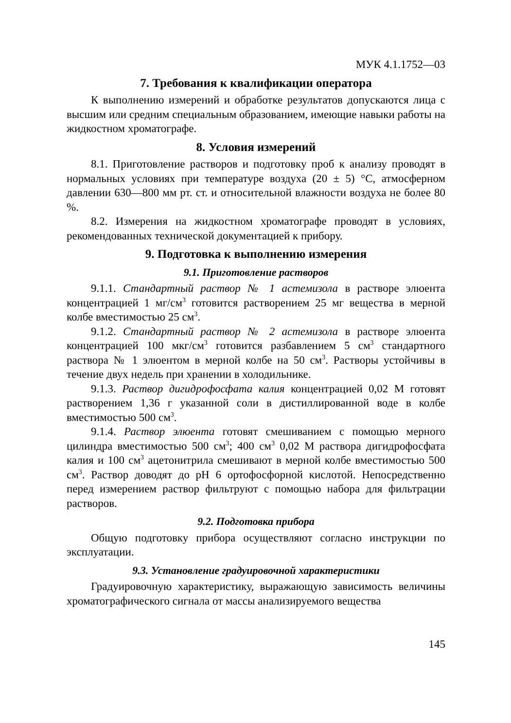МУК 4.1.1752—03
7. Требования к квалификации оператора
К выполнению измерений и обработке результатов допускаются лица с высшим или средним специальным образованием, имеющие навыки работы на жидкостном хроматографе.
8. Условия измерений
8.1. Приготовление растворов и подготовку проб к анализу проводят в нормальных условиях при температуре воздуха (20 ± 5) °С, атмосферном давлении 630—800 мм рт. ст. и относительной влажности воздуха не более 80 %.
8.2. Измерения на жидкостном хроматографе проводят в условиях, рекомендованных технической документацией к прибору.
9. Подготовка к выполнению измерения
9.1. Приготовление растворов
9.1.1. Стандартный раствор № 1 астемизола в растворе элюента концентрацией 1 мг/см<sup>3</sup> готовится растворением 25 мг вещества в мерной колбе вместимостью 25 см<sup>3</sup>.
9.1.2. Стандартный раствор № 2 астемизола в растворе элюента концентрацией 100 мкг/см<sup>3</sup> готовится разбавлением 5 см<sup>3</sup> стандартного раствора № 1 элюентом в мерной колбе на 50 см<sup>3</sup>. Растворы устойчивы в течение двух недель при хранении в холодильнике.
9.1.3. Раствор дигидрофосфата калия концентрацией 0,02 М готовят растворением 1,36 г указанной соли в дистиллированной воде в колбе вместимостью 500 см<sup>3</sup>.
9.1.4. Раствор элюента готовят смешиванием с помощью мерного цилиндра вместимостью 500 см<sup>3</sup>; 400 см<sup>3</sup> 0,02 М раствора дигидрофосфата калия и 100 см<sup>3</sup> ацетонитрила смешивают в мерной колбе вместимостью 500 см<sup>3</sup>. Раствор доводят до рН 6 ортофосфорной кислотой. Непосредственно перед измерением раствор фильтруют с помощью набора для фильтрации растворов.
9.2. Подготовка прибора
Общую подготовку прибора осуществляют согласно инструкции по эксплуатации.
9.3. Установление градуировочной характеристики
Градуировочную характеристику, выражающую зависимость величины хроматографического сигнала от массы анализируемого вещества
145